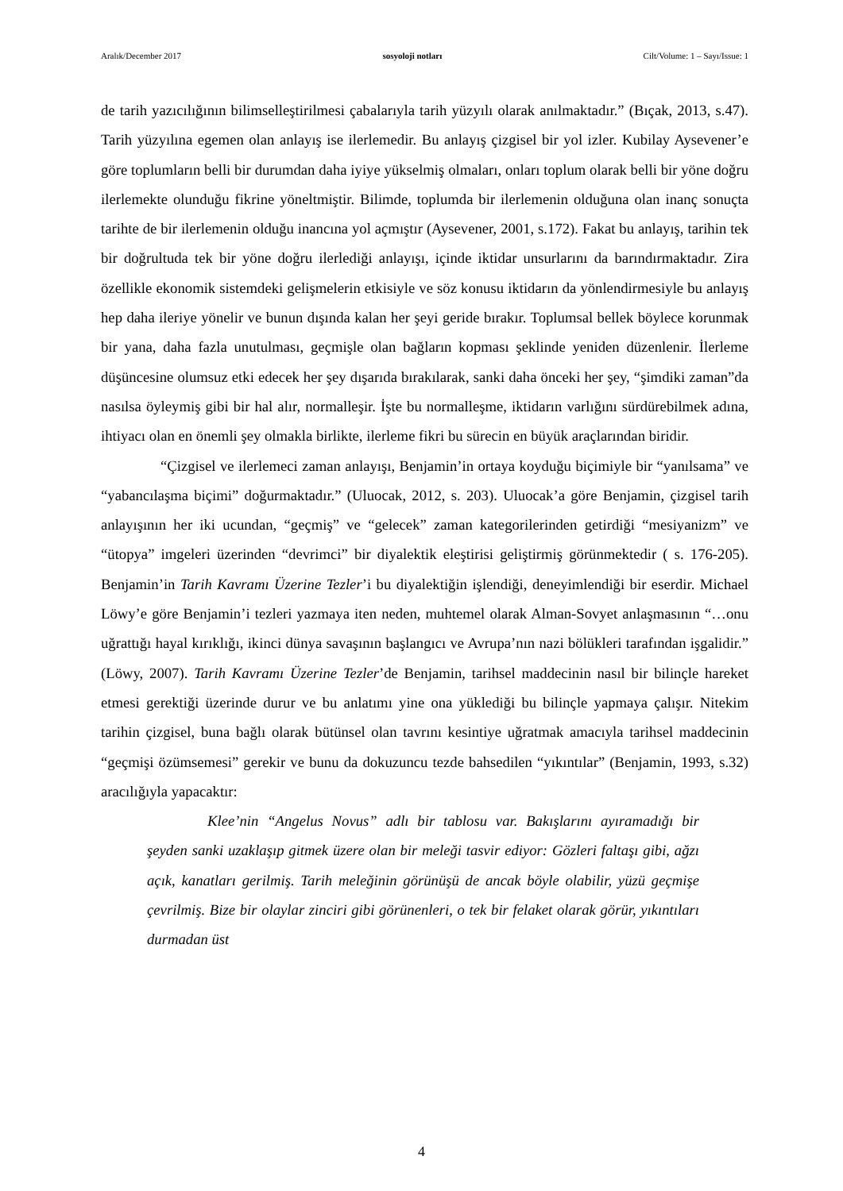Aralık/December 2017 sosyoloji notları Cilt/Volume: 1 – Sayı/Issue: 1
de tarih yazıcılığının bilimselleştirilmesi çabalarıyla tarih yüzyılı olarak anılmaktadır.” (Bıçak, 2013, s.47). Tarih yüzyılına egemen olan anlayış ise ilerlemedir. Bu anlayış çizgisel bir yol izler. Kubilay Aysevener’e göre toplumların belli bir durumdan daha iyiye yükselmiş olmaları, onları toplum olarak belli bir yöne doğru ilerlemekte olunduğu fikrine yöneltmiştir. Bilimde, toplumda bir ilerlemenin olduğuna olan inanç sonuçta tarihte de bir ilerlemenin olduğu inancına yol açmıştır (Aysevener, 2001, s.172). Fakat bu anlayış, tarihin tek bir doğrultuda tek bir yöne doğru ilerlediği anlayışı, içinde iktidar unsurlarını da barındırmaktadır. Zira özellikle ekonomik sistemdeki gelişmelerin etkisiyle ve söz konusu iktidarın da yönlendirmesiyle bu anlayış hep daha ileriye yönelir ve bunun dışında kalan her şeyi geride bırakır. Toplumsal bellek böylece korunmak bir yana, daha fazla unutulması, geçmişle olan bağların kopması şeklinde yeniden düzenlenir. İlerleme düşüncesine olumsuz etki edecek her şey dışarıda bırakılarak, sanki daha önceki her şey, “şimdiki zaman”da nasılsa öyleymiş gibi bir hal alır, normalleşir. İşte bu normalleşme, iktidarın varlığını sürdürebilmek adına, ihtiyacı olan en önemli şey olmakla birlikte, ilerleme fikri bu sürecin en büyük araçlarından biridir.
“Çizgisel ve ilerlemeci zaman anlayışı, Benjamin’in ortaya koyduğu biçimiyle bir “yanılsama” ve “yabancılaşma biçimi” doğurmaktadır.” (Uluocak, 2012, s. 203). Uluocak’a göre Benjamin, çizgisel tarih anlayışının her iki ucundan, “geçmiş” ve “gelecek” zaman kategorilerinden getirdiği “mesiyanizm” ve “ütopya” imgeleri üzerinden “devrimci” bir diyalektik eleştirisi geliştirmiş görünmektedir ( s. 176-205). Benjamin’in Tarih Kavramı Üzerine Tezler’i bu diyalektiğin işlendiği, deneyimlendiği bir eserdir. Michael Löwy’e göre Benjamin’i tezleri yazmaya iten neden, muhtemel olarak Alman-Sovyet anlaşmasının “…onu uğrattığı hayal kırıklığı, ikinci dünya savaşının başlangıcı ve Avrupa’nın nazi bölükleri tarafından işgalidir.” (Löwy, 2007). Tarih Kavramı Üzerine Tezler’de Benjamin, tarihsel maddecinin nasıl bir bilinçle hareket etmesi gerektiği üzerinde durur ve bu anlatımı yine ona yüklediği bu bilinçle yapmaya çalışır. Nitekim tarihin çizgisel, buna bağlı olarak bütünsel olan tavrını kesintiye uğratmak amacıyla tarihsel maddecinin “geçmişi özümsemesi” gerekir ve bunu da dokuzuncu tezde bahsedilen “yıkıntılar” (Benjamin, 1993, s.32) aracılığıyla yapacaktır:
Klee’nin “Angelus Novus” adlı bir tablosu var. Bakışlarını ayıramadığı bir şeyden sanki uzaklaşıp gitmek üzere olan bir meleği tasvir ediyor: Gözleri faltaşı gibi, ağzı açık, kanatları gerilmiş. Tarih meleğinin görünüşü de ancak böyle olabilir, yüzü geçmişe çevrilmiş. Bize bir olaylar zinciri gibi görünenleri, o tek bir felaket olarak görür, yıkıntıları durmadan üst
4